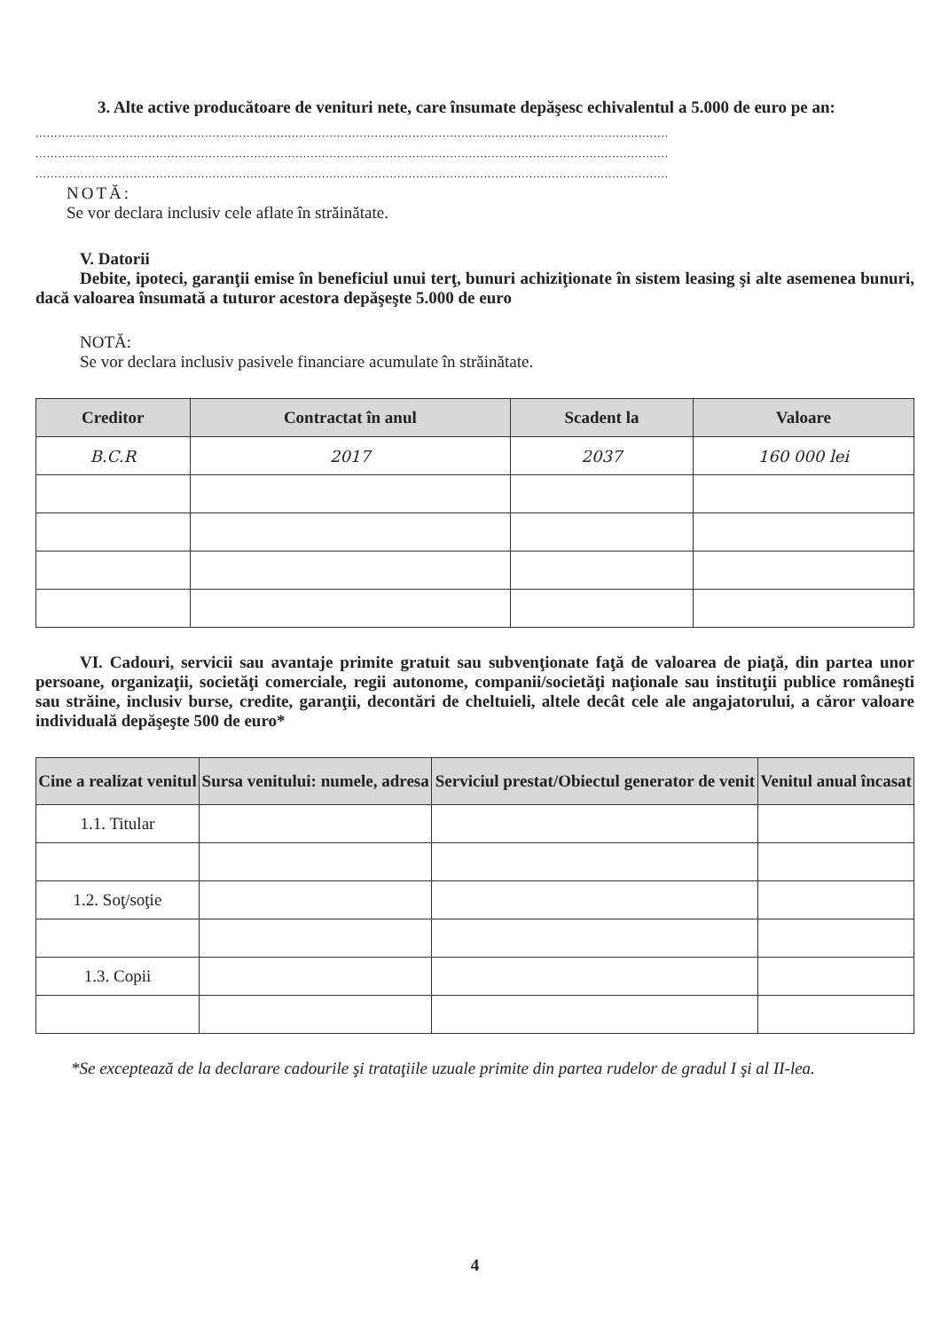3. Alte active producătoare de venituri nete, care însumate depăşesc echivalentul a 5.000 de euro pe an:
........................................................................................................................................................................
........................................................................................................................................................................
........................................................................................................................................................................
NOTĂ:
Se vor declara inclusiv cele aflate în străinătate.
V. Datorii
Debite, ipoteci, garanţii emise în beneficiul unui terţ, bunuri achiziţionate în sistem leasing şi alte asemenea bunuri, dacă valoarea însumată a tuturor acestora depăşeşte 5.000 de euro
NOTĂ:
Se vor declara inclusiv pasivele financiare acumulate în străinătate.
| Creditor | Contractat în anul | Scadent la | Valoare |
| --- | --- | --- | --- |
| B.C.R | 2017 | 2037 | 160 000 lei |
VI. Cadouri, servicii sau avantaje primite gratuit sau subvenţionate faţă de valoarea de piaţă, din partea unor persoane, organizaţii, societăţi comerciale, regii autonome, companii/societăţi naţionale sau instituţii publice româneşti sau străine, inclusiv burse, credite, garanţii, decontări de cheltuieli, altele decât cele ale angajatorului, a căror valoare individuală depăşeşte 500 de euro*
| Cine a realizat venitul | Sursa venitului: numele, adresa | Serviciul prestat/Obiectul generator de venit | Venitul anual încasat |
| --- | --- | --- | --- |
| 1.1. Titular | | | |
| 1.2. Soţ/soţie | | | |
| 1.3. Copii | | | |
*Se exceptează de la declarare cadourile şi trataţiile uzuale primite din partea rudelor de gradul I şi al II-lea.
4